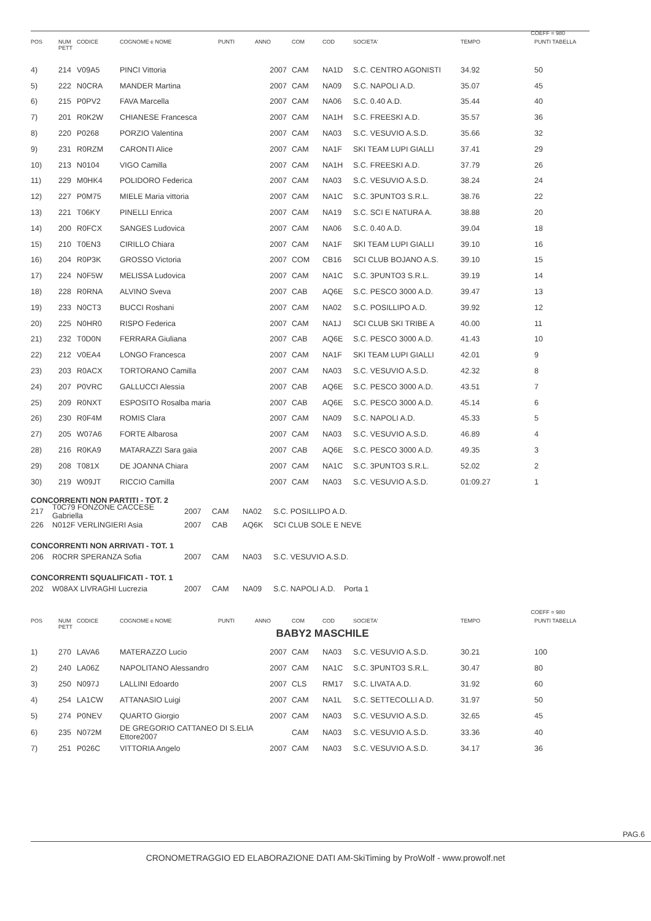COEFF = 980
| POS | NUM PETT | CODICE | COGNOME e NOME | PUNTI | ANNO | COM | COD | SOCIETA' | TEMPO | PUNTI TABELLA |
| --- | --- | --- | --- | --- | --- | --- | --- | --- | --- | --- |
| 4) | 214 | V09A5 | PINCI Vittoria | | 2007 | CAM | NA1D | S.C. CENTRO AGONISTI | 34.92 | 50 |
| 5) | 222 | N0CRA | MANDER Martina | | 2007 | CAM | NA09 | S.C. NAPOLI A.D. | 35.07 | 45 |
| 6) | 215 | P0PV2 | FAVA Marcella | | 2007 | CAM | NA06 | S.C. 0.40 A.D. | 35.44 | 40 |
| 7) | 201 | R0K2W | CHIANESE Francesca | | 2007 | CAM | NA1H | S.C. FREESKI A.D. | 35.57 | 36 |
| 8) | 220 | P0268 | PORZIO Valentina | | 2007 | CAM | NA03 | S.C. VESUVIO A.S.D. | 35.66 | 32 |
| 9) | 231 | R0RZM | CARONTI Alice | | 2007 | CAM | NA1F | SKI TEAM LUPI GIALLI | 37.41 | 29 |
| 10) | 213 | N0104 | VIGO Camilla | | 2007 | CAM | NA1H | S.C. FREESKI A.D. | 37.79 | 26 |
| 11) | 229 | M0HK4 | POLIDORO Federica | | 2007 | CAM | NA03 | S.C. VESUVIO A.S.D. | 38.24 | 24 |
| 12) | 227 | P0M75 | MIELE Maria vittoria | | 2007 | CAM | NA1C | S.C. 3PUNTO3 S.R.L. | 38.76 | 22 |
| 13) | 221 | T06KY | PINELLI Enrica | | 2007 | CAM | NA19 | S.C. SCI E NATURA A. | 38.88 | 20 |
| 14) | 200 | R0FCX | SANGES Ludovica | | 2007 | CAM | NA06 | S.C. 0.40 A.D. | 39.04 | 18 |
| 15) | 210 | T0EN3 | CIRILLO Chiara | | 2007 | CAM | NA1F | SKI TEAM LUPI GIALLI | 39.10 | 16 |
| 16) | 204 | R0P3K | GROSSO Victoria | | 2007 | COM | CB16 | SCI CLUB BOJANO A.S. | 39.10 | 15 |
| 17) | 224 | N0F5W | MELISSA Ludovica | | 2007 | CAM | NA1C | S.C. 3PUNTO3 S.R.L. | 39.19 | 14 |
| 18) | 228 | R0RNA | ALVINO Sveva | | 2007 | CAB | AQ6E | S.C. PESCO 3000 A.D. | 39.47 | 13 |
| 19) | 233 | N0CT3 | BUCCI Roshani | | 2007 | CAM | NA02 | S.C. POSILLIPO A.D. | 39.92 | 12 |
| 20) | 225 | N0HR0 | RISPO Federica | | 2007 | CAM | NA1J | SCI CLUB SKI TRIBE A | 40.00 | 11 |
| 21) | 232 | T0D0N | FERRARA Giuliana | | 2007 | CAB | AQ6E | S.C. PESCO 3000 A.D. | 41.43 | 10 |
| 22) | 212 | V0EA4 | LONGO Francesca | | 2007 | CAM | NA1F | SKI TEAM LUPI GIALLI | 42.01 | 9 |
| 23) | 203 | R0ACX | TORTORANO Camilla | | 2007 | CAM | NA03 | S.C. VESUVIO A.S.D. | 42.32 | 8 |
| 24) | 207 | P0VRC | GALLUCCI Alessia | | 2007 | CAB | AQ6E | S.C. PESCO 3000 A.D. | 43.51 | 7 |
| 25) | 209 | R0NXT | ESPOSITO Rosalba maria | | 2007 | CAB | AQ6E | S.C. PESCO 3000 A.D. | 45.14 | 6 |
| 26) | 230 | R0F4M | ROMIS Clara | | 2007 | CAM | NA09 | S.C. NAPOLI A.D. | 45.33 | 5 |
| 27) | 205 | W07A6 | FORTE Albarosa | | 2007 | CAM | NA03 | S.C. VESUVIO A.S.D. | 46.89 | 4 |
| 28) | 216 | R0KA9 | MATARAZZI Sara gaia | | 2007 | CAB | AQ6E | S.C. PESCO 3000 A.D. | 49.35 | 3 |
| 29) | 208 | T081X | DE JOANNA Chiara | | 2007 | CAM | NA1C | S.C. 3PUNTO3 S.R.L. | 52.02 | 2 |
| 30) | 219 | W09JT | RICCIO Camilla | | 2007 | CAM | NA03 | S.C. VESUVIO A.S.D. | 01:09.27 | 1 |
CONCORRENTI NON PARTITI - TOT. 2
217 T0C79 FONZONE CACCESE Gabriella 2007 CAM NA02 S.C. POSILLIPO A.D.
226 N012F VERLINGIERI Asia 2007 CAB AQ6K SCI CLUB SOLE E NEVE
CONCORRENTI NON ARRIVATI - TOT. 1
206 R0CRR SPERANZA Sofia 2007 CAM NA03 S.C. VESUVIO A.S.D.
CONCORRENTI SQUALIFICATI - TOT. 1
202 W08AX LIVRAGHI Lucrezia 2007 CAM NA09 S.C. NAPOLI A.D. Porta 1
COEFF = 980
| POS | NUM PETT | CODICE | COGNOME e NOME | PUNTI | ANNO | COM | COD | SOCIETA' | TEMPO | PUNTI TABELLA |
| --- | --- | --- | --- | --- | --- | --- | --- | --- | --- | --- |
BABY2 MASCHILE
| 1) | 270 | LAVA6 | MATERAZZO Lucio | | 2007 | CAM | NA03 | S.C. VESUVIO A.S.D. | 30.21 | 100 |
| 2) | 240 | LA06Z | NAPOLITANO Alessandro | | 2007 | CAM | NA1C | S.C. 3PUNTO3 S.R.L. | 30.47 | 80 |
| 3) | 250 | N097J | LALLINI Edoardo | | 2007 | CLS | RM17 | S.C. LIVATA A.D. | 31.92 | 60 |
| 4) | 254 | LA1CW | ATTANASIO Luigi | | 2007 | CAM | NA1L | S.C. SETTECOLLI A.D. | 31.97 | 50 |
| 5) | 274 | P0NEV | QUARTO Giorgio | | 2007 | CAM | NA03 | S.C. VESUVIO A.S.D. | 32.65 | 45 |
| 6) | 235 | N072M | DE GREGORIO CATTANEO DI S.ELIA Ettore2007 | | | CAM | NA03 | S.C. VESUVIO A.S.D. | 33.36 | 40 |
| 7) | 251 | P026C | VITTORIA Angelo | | 2007 | CAM | NA03 | S.C. VESUVIO A.S.D. | 34.17 | 36 |
PAG.6
CRONOMETRAGGIO ED ELABORAZIONE DATI AM-SkiTiming by ProWolf - www.prowolf.net